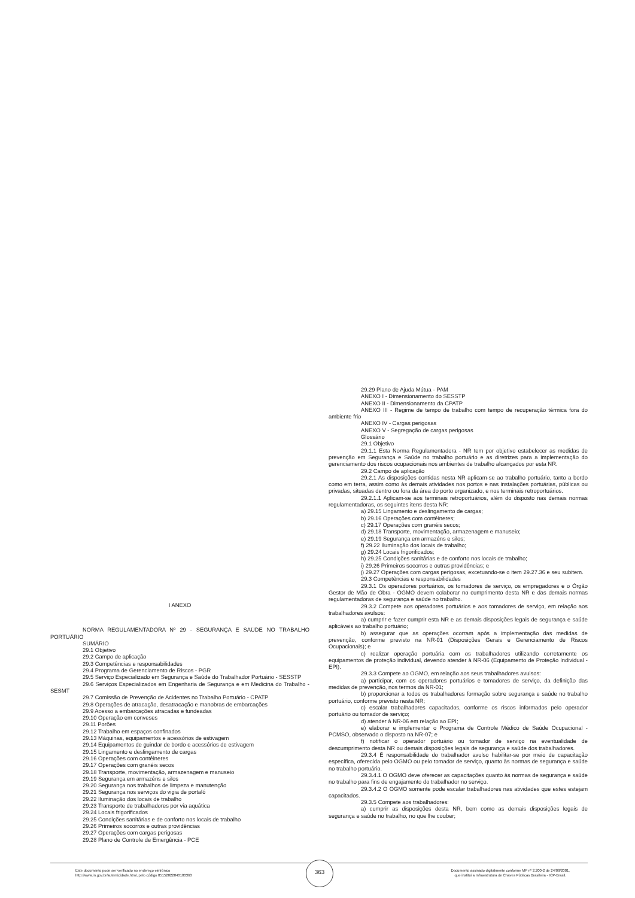I ANEXO
NORMA REGULAMENTADORA Nº 29 - SEGURANÇA E SAÚDE NO TRABALHO PORTUÁRIO
SUMÁRIO
29.1 Objetivo
29.2 Campo de aplicação
29.3 Competências e responsabilidades
29.4 Programa de Gerenciamento de Riscos - PGR
29.5 Serviço Especializado em Segurança e Saúde do Trabalhador Portuário - SESSTP
29.6 Serviços Especializados em Engenharia de Segurança e em Medicina do Trabalho - SESMT
29.7 Comissão de Prevenção de Acidentes no Trabalho Portuário - CPATP
29.8 Operações de atracação, desatracação e manobras de embarcações
29.9 Acesso a embarcações atracadas e fundeadas
29.10 Operação em conveses
29.11 Porões
29.12 Trabalho em espaços confinados
29.13 Máquinas, equipamentos e acessórios de estivagem
29.14 Equipamentos de guindar de bordo e acessórios de estivagem
29.15 Lingamento e deslingamento de cargas
29.16 Operações com contêineres
29.17 Operações com granéis secos
29.18 Transporte, movimentação, armazenagem e manuseio
29.19 Segurança em armazéns e silos
29.20 Segurança nos trabalhos de limpeza e manutenção
29.21 Segurança nos serviços do vigia de portaló
29.22 Iluminação dos locais de trabalho
29.23 Transporte de trabalhadores por via aquática
29.24 Locais frigorificados
29.25 Condições sanitárias e de conforto nos locais de trabalho
29.26 Primeiros socorros e outras providências
29.27 Operações com cargas perigosas
29.28 Plano de Controle de Emergência - PCE
29.29 Plano de Ajuda Mútua - PAM
ANEXO I - Dimensionamento do SESSTP
ANEXO II - Dimensionamento da CPATP
ANEXO III - Regime de tempo de trabalho com tempo de recuperação térmica fora do ambiente frio
ANEXO IV - Cargas perigosas
ANEXO V - Segregação de cargas perigosas
Glossário
29.1 Objetivo
29.1.1 Esta Norma Regulamentadora - NR tem por objetivo estabelecer as medidas de prevenção em Segurança e Saúde no trabalho portuário e as diretrizes para a implementação do gerenciamento dos riscos ocupacionais nos ambientes de trabalho alcançados por esta NR.
29.2 Campo de aplicação
29.2.1 As disposições contidas nesta NR aplicam-se ao trabalho portuário, tanto a bordo como em terra, assim como às demais atividades nos portos e nas instalações portuárias, públicas ou privadas, situadas dentro ou fora da área do porto organizado, e nos terminais retroportuários.
29.2.1.1 Aplicam-se aos terminais retroportuários, além do disposto nas demais normas regulamentadoras, os seguintes itens desta NR:
a) 29.15 Lingamento e deslingamento de cargas;
b) 29.16 Operações com contêineres;
c) 29.17 Operações com granéis secos;
d) 29.18 Transporte, movimentação, armazenagem e manuseio;
e) 29.19 Segurança em armazéns e silos;
f) 29.22 Iluminação dos locais de trabalho;
g) 29.24 Locais frigorificados;
h) 29.25 Condições sanitárias e de conforto nos locais de trabalho;
i) 29.26 Primeiros socorros e outras providências; e
j) 29.27 Operações com cargas perigosas, excetuando-se o item 29.27.36 e seu subitem.
29.3 Competências e responsabilidades
29.3.1 Os operadores portuários, os tomadores de serviço, os empregadores e o Órgão Gestor de Mão de Obra - OGMO devem colaborar no cumprimento desta NR e das demais normas regulamentadoras de segurança e saúde no trabalho.
29.3.2 Compete aos operadores portuários e aos tomadores de serviço, em relação aos trabalhadores avulsos:
a) cumprir e fazer cumprir esta NR e as demais disposições legais de segurança e saúde aplicáveis ao trabalho portuário;
b) assegurar que as operações ocorram após a implementação das medidas de prevenção, conforme previsto na NR-01 (Disposições Gerais e Gerenciamento de Riscos Ocupacionais); e
c) realizar operação portuária com os trabalhadores utilizando corretamente os equipamentos de proteção individual, devendo atender à NR-06 (Equipamento de Proteção Individual - EPI).
29.3.3 Compete ao OGMO, em relação aos seus trabalhadores avulsos:
a) participar, com os operadores portuários e tomadores de serviço, da definição das medidas de prevenção, nos termos da NR-01;
b) proporcionar a todos os trabalhadores formação sobre segurança e saúde no trabalho portuário, conforme previsto nesta NR;
c) escalar trabalhadores capacitados, conforme os riscos informados pelo operador portuário ou tomador de serviço;
d) atender à NR-06 em relação ao EPI;
e) elaborar e implementar o Programa de Controle Médico de Saúde Ocupacional - PCMSO, observado o disposto na NR-07; e
f) notificar o operador portuário ou tomador de serviço na eventualidade de descumprimento desta NR ou demais disposições legais de segurança e saúde dos trabalhadores.
29.3.4 É responsabilidade do trabalhador avulso habilitar-se por meio de capacitação específica, oferecida pelo OGMO ou pelo tomador de serviço, quanto às normas de segurança e saúde no trabalho portuário.
29.3.4.1 O OGMO deve oferecer as capacitações quanto às normas de segurança e saúde no trabalho para fins de engajamento do trabalhador no serviço.
29.3.4.2 O OGMO somente pode escalar trabalhadores nas atividades que estes estejam capacitados.
29.3.5 Compete aos trabalhadores:
a) cumprir as disposições desta NR, bem como as demais disposições legais de segurança e saúde no trabalho, no que lhe couber;
Este documento pode ser verificado no endereço eletrônico
http://www.in.gov.br/autenticidade.html, pelo código 05152022040100363
363
Documento assinado digitalmente conforme MP nº 2.200-2 de 24/08/2001,
que institui a Infraestrutura de Chaves Públicas Brasileira - ICP-Brasil.